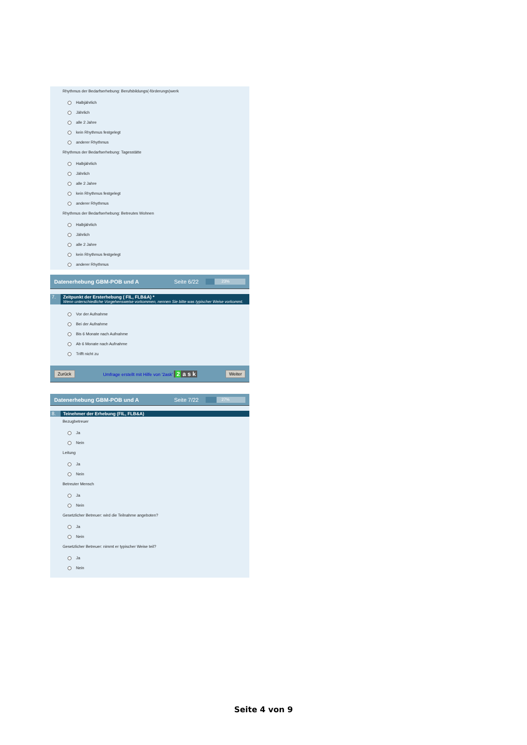Rhythmus der Bedarfserhebung: Berufsbildungs(-förderungs)werk
Halbjährlich
Jährlich
alle 2 Jahre
kein Rhythmus festgelegt
anderer Rhythmus
Rhythmus der Bedarfserhebung: Tagesstätte
Halbjährlich
Jährlich
alle 2 Jahre
kein Rhythmus festgelegt
anderer Rhythmus
Rhythmus der Bedarfserhebung: Betreutes Wohnen
Halbjährlich
Jährlich
alle 2 Jahre
kein Rhythmus festgelegt
anderer Rhythmus
Datenerhebung GBM-POB und A Seite 6/22
23%
7. Zeitpunkt der Ersterhebung ( FIL, FLB&A) *
Wenn unterschiedliche Vorgehensweise vorkommen, nennen Sie bitte was typischer Weise vorkommt.
Vor der Aufnahme
Bei der Aufnahme
Bis 6 Monate nach Aufnahme
Ab 6 Monate nach Aufnahme
Trifft nicht zu
Zurück Umfrage erstellt mit Hilfe von '2ask' 2 a s k Weiter
Datenerhebung GBM-POB und A Seite 7/22
27%
8. Teinehmer der Erhebung (FIL, FLB&A)
Bezugbetreuer
Ja
Nein
Leitung
Ja
Nein
Betreuter Mensch
Ja
Nein
Gesetzlicher Betreuer: wird die Teilnahme angeboten?
Ja
Nein
Gesetzlicher Betreuer: nimmt er typischer Weise teil?
Ja
Nein
Seite 4 von 9